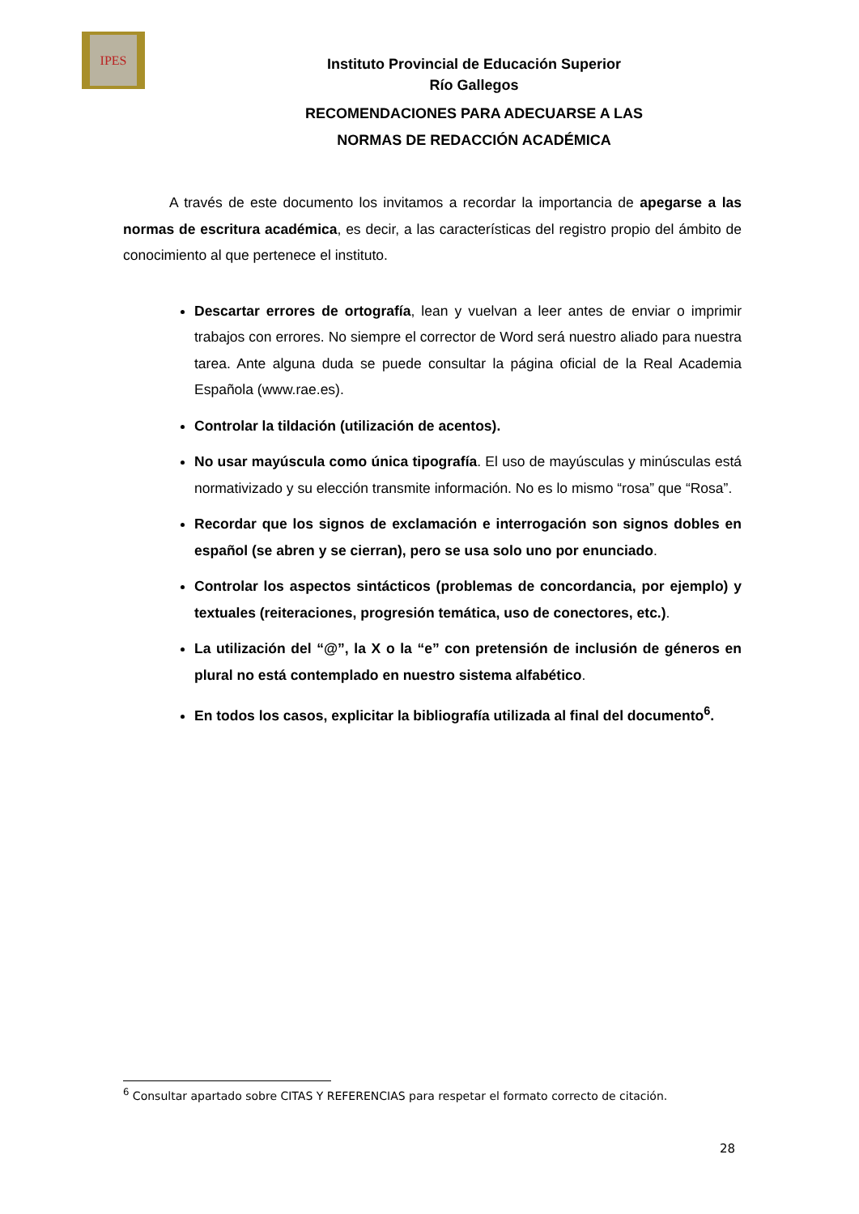IPES
Instituto Provincial de Educación Superior
Río Gallegos
RECOMENDACIONES PARA ADECUARSE A LAS
NORMAS DE REDACCIÓN ACADÉMICA
A través de este documento los invitamos a recordar la importancia de apegarse a las normas de escritura académica, es decir, a las características del registro propio del ámbito de conocimiento al que pertenece el instituto.
Descartar errores de ortografía, lean y vuelvan a leer antes de enviar o imprimir trabajos con errores. No siempre el corrector de Word será nuestro aliado para nuestra tarea. Ante alguna duda se puede consultar la página oficial de la Real Academia Española (www.rae.es).
Controlar la tildación (utilización de acentos).
No usar mayúscula como única tipografía. El uso de mayúsculas y minúsculas está normativizado y su elección transmite información. No es lo mismo “rosa” que “Rosa”.
Recordar que los signos de exclamación e interrogación son signos dobles en español (se abren y se cierran), pero se usa solo uno por enunciado.
Controlar los aspectos sintácticos (problemas de concordancia, por ejemplo) y textuales (reiteraciones, progresión temática, uso de conectores, etc.).
La utilización del “@”, la X o la “e” con pretensión de inclusión de géneros en plural no está contemplado en nuestro sistema alfabético.
En todos los casos, explicitar la bibliografía utilizada al final del documento<sup>6</sup>.
<sup>6</sup> Consultar apartado sobre CITAS Y REFERENCIAS para respetar el formato correcto de citación.
28